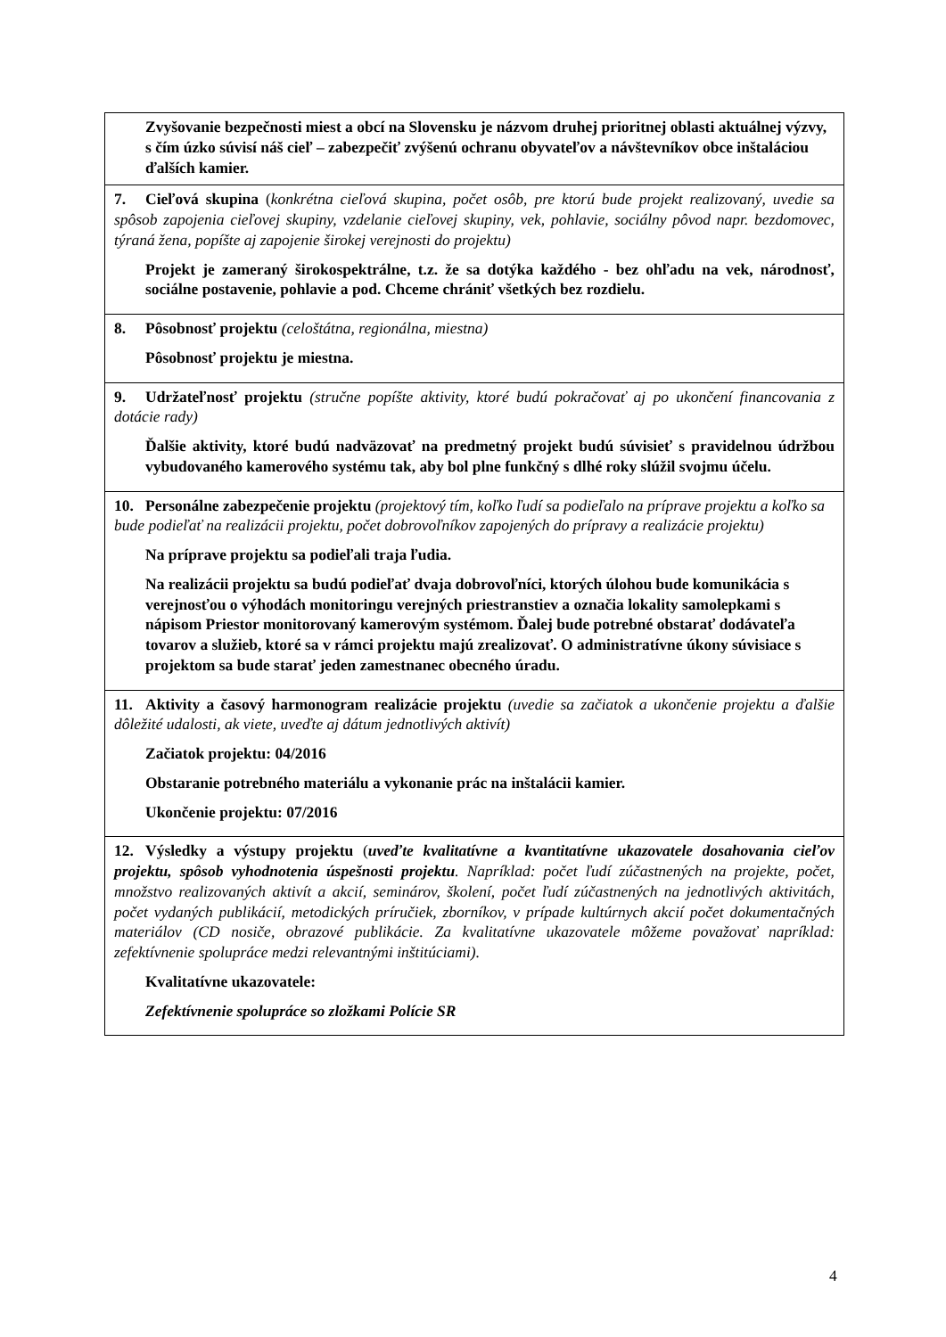| Zvyšovanie bezpečnosti miest a obcí na Slovensku je názvom druhej prioritnej oblasti aktuálnej výzvy, s čím úzko súvisí náš cieľ – zabezpečiť zvýšenú ochranu obyvateľov a návštevníkov obce inštaláciou ďalších kamier. |
| 7. Cieľová skupina ( konkrétna cieľová skupina, počet osôb, pre ktorú bude projekt realizovaný, uvedie sa spôsob zapojenia cieľovej skupiny, vzdelanie cieľovej skupiny, vek, pohlavie, sociálny pôvod napr. bezdomovec, týraná žena, popíšte aj zapojenie širokej verejnosti do projektu) Projekt je zameraný širokospektrálne, t.z. že sa dotýka každého - bez ohľadu na vek, národnosť, sociálne postavenie, pohlavie a pod. Chceme chrániť všetkých bez rozdielu. |
| 8. Pôsobnosť projektu (celoštátna, regionálna, miestna) Pôsobnosť projektu je miestna. |
| 9. Udržateľnosť projektu (stručne popíšte aktivity, ktoré budú pokračovať aj po ukončení financovania z dotácie rady) Ďalšie aktivity, ktoré budú nadväzovať na predmetný projekt budú súvisieť s pravidelnou údržbou vybudovaného kamerového systému tak, aby bol plne funkčný s dlhé roky slúžil svojmu účelu. |
| 10. Personálne zabezpečenie projektu (projektový tím, koľko ľudí sa podieľalo na príprave projektu a koľko sa bude podieľať na realizácii projektu, počet dobrovoľníkov zapojených do prípravy a realizácie projektu) Na príprave projektu sa podieľali traja ľudia. Na realizácii projektu sa budú podieľať dvaja dobrovoľníci, ktorých úlohou bude komunikácia s verejnosťou o výhodách monitoringu verejných priestranstiev a označia lokality samolepkami s nápisom Priestor monitorovaný kamerovým systémom. Ďalej bude potrebné obstarať dodávateľa tovarov a služieb, ktoré sa v rámci projektu majú zrealizovať. O administratívne úkony súvisiace s projektom sa bude starať jeden zamestnanec obecného úradu. |
| 11. Aktivity a časový harmonogram realizácie projektu (uvedie sa začiatok a ukončenie projektu a ďalšie dôležité udalosti, ak viete, uveďte aj dátum jednotlivých aktivít) Začiatok projektu: 04/2016 Obstaranie potrebného materiálu a vykonanie prác na inštalácii kamier. Ukončenie projektu: 07/2016 |
| 12. Výsledky a výstupy projektu ( uveďte kvalitatívne a kvantitatívne ukazovatele dosahovania cieľov projektu, spôsob vyhodnotenia úspešnosti projektu . Napríklad: počet ľudí zúčastnených na projekte, počet, množstvo realizovaných aktivít a akcií, seminárov, školení, počet ľudí zúčastnených na jednotlivých aktivitách, počet vydaných publikácií, metodických príručiek, zborníkov, v prípade kultúrnych akcií počet dokumentačných materiálov (CD nosiče, obrazové publikácie. Za kvalitatívne ukazovatele môžeme považovať napríklad: zefektívnenie spolupráce medzi relevantnými inštitúciami). Kvalitatívne ukazovatele: Zefektívnenie spolupráce so zložkami Polície SR |
4